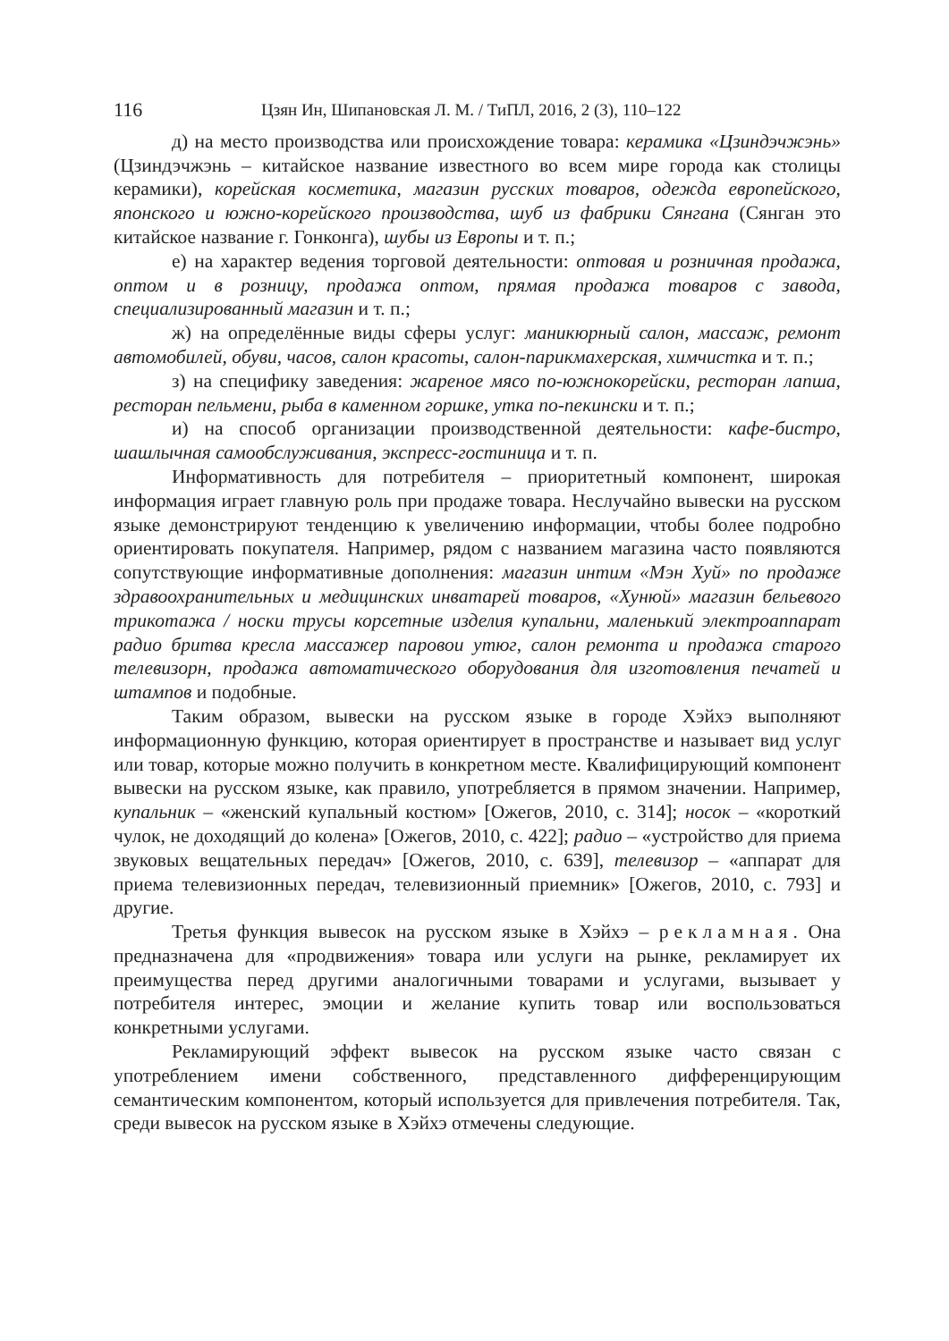116 Цзян Ин, Шипановская Л. М. / ТиПЛ, 2016, 2 (3), 110–122
д) на место производства или происхождение товара: керамика «Цзиндэчжэнь» (Цзиндэчжэнь – китайское название известного во всем мире города как столицы керамики), корейская косметика, магазин русских товаров, одежда европейского, японского и южно-корейского производства, шуб из фабрики Сянгана (Сянган это китайское название г. Гонконга), шубы из Европы и т. п.;
е) на характер ведения торговой деятельности: оптовая и розничная продажа, оптом и в розницу, продажа оптом, прямая продажа товаров с завода, специализированный магазин и т. п.;
ж) на определённые виды сферы услуг: маникюрный салон, массаж, ремонт автомобилей, обуви, часов, салон красоты, салон-парикмахерская, химчистка и т. п.;
з) на специфику заведения: жареное мясо по-южнокорейски, ресторан лапша, ресторан пельмени, рыба в каменном горшке, утка по-пекински и т. п.;
и) на способ организации производственной деятельности: кафе-бистро, шашлычная самообслуживания, экспресс-гостиница и т. п.
Информативность для потребителя – приоритетный компонент, широкая информация играет главную роль при продаже товара. Неслучайно вывески на русском языке демонстрируют тенденцию к увеличению информации, чтобы более подробно ориентировать покупателя. Например, рядом с названием магазина часто появляются сопутствующие информативные дополнения: магазин интим «Мэн Хуй» по продаже здравоохранительных и медицинских инватарей товаров, «Хунюй» магазин бельевого трикотажа / носки трусы корсетные изделия купальни, маленький электроаппарат радио бритва кресла массажер паровои утюг, салон ремонта и продажа старого телевизорн, продажа автоматического оборудования для изготовления печатей и штампов и подобные.
Таким образом, вывески на русском языке в городе Хэйхэ выполняют информационную функцию, которая ориентирует в пространстве и называет вид услуг или товар, которые можно получить в конкретном месте. Квалифицирующий компонент вывески на русском языке, как правило, употребляется в прямом значении. Например, купальник – «женский купальный костюм» [Ожегов, 2010, с. 314]; носок – «короткий чулок, не доходящий до колена» [Ожегов, 2010, с. 422]; радио – «устройство для приема звуковых вещательных передач» [Ожегов, 2010, с. 639], телевизор – «аппарат для приема телевизионных передач, телевизионный приемник» [Ожегов, 2010, с. 793] и другие.
Третья функция вывесок на русском языке в Хэйхэ – рекламная. Она предназначена для «продвижения» товара или услуги на рынке, рекламирует их преимущества перед другими аналогичными товарами и услугами, вызывает у потребителя интерес, эмоции и желание купить товар или воспользоваться конкретными услугами.
Рекламирующий эффект вывесок на русском языке часто связан с употреблением имени собственного, представленного дифференцирующим семантическим компонентом, который используется для привлечения потребителя. Так, среди вывесок на русском языке в Хэйхэ отмечены следующие.